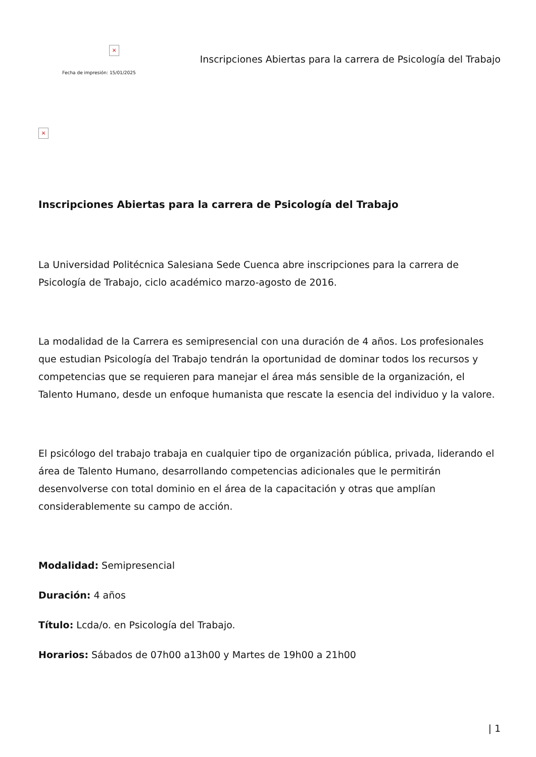×
Fecha de impresión: 15/01/2025
Inscripciones Abiertas para la carrera de Psicología del Trabajo
×
Inscripciones Abiertas para la carrera de Psicología del Trabajo
La Universidad Politécnica Salesiana Sede Cuenca abre inscripciones para la carrera de Psicología de Trabajo, ciclo académico marzo-agosto de 2016.
La modalidad de la Carrera es semipresencial con una duración de 4 años. Los profesionales que estudian Psicología del Trabajo tendrán la oportunidad de dominar todos los recursos y competencias que se requieren para manejar el área más sensible de la organización, el Talento Humano, desde un enfoque humanista que rescate la esencia del individuo y la valore.
El psicólogo del trabajo trabaja en cualquier tipo de organización pública, privada, liderando el área de Talento Humano, desarrollando competencias adicionales que le permitirán desenvolverse con total dominio en el área de la capacitación y otras que amplían considerablemente su campo de acción.
Modalidad: Semipresencial
Duración: 4 años
Título: Lcda/o. en Psicología del Trabajo.
Horarios: Sábados de 07h00 a13h00 y Martes de 19h00 a 21h00
| 1